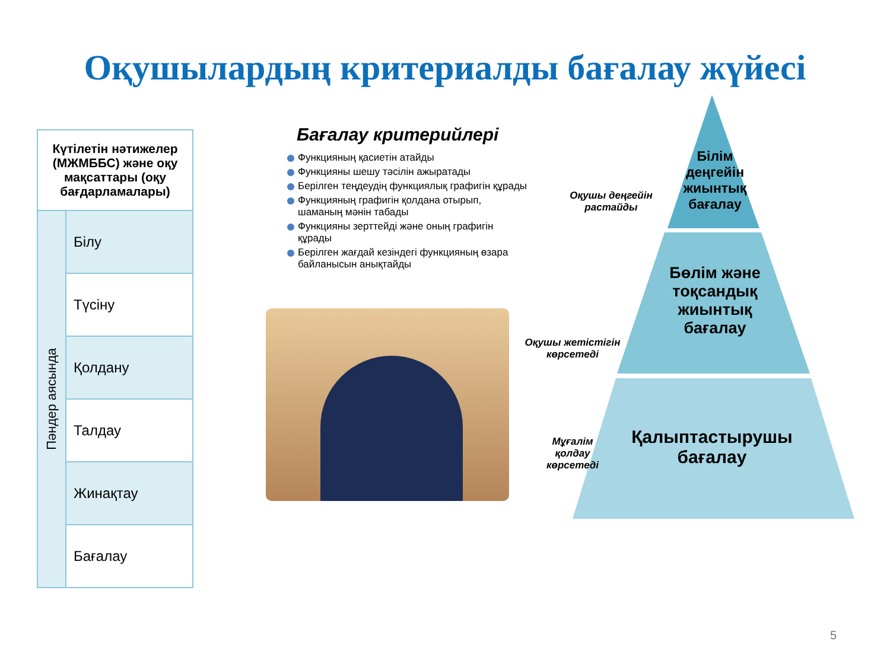Оқушылардың критериалды бағалау жүйесі
| Күтілетін нәтижелер (МЖМББС) және оқу мақсаттары (оқу бағдарламалары) | |
| Пәндер аясында | Білу |
| | Түсіну |
| | Қолдану |
| | Талдау |
| | Жинақтау |
| | Бағалау |
Бағалау критерийлері
Функцияның қасиетін атайды
Функцияны шешу тәсілін ажыратады
Берілген теңдеудің функциялық графигін құрады
Функцияның графигін қолдана отырып, шаманың мәнін табады
Функцияны зерттейді және оның графигін құрады
Берілген жағдай кезіндегі функцияның өзара байланысын анықтайды
Білім деңгейін жиынтық бағалау
Бөлім және тоқсандық жиынтық бағалау
Қалыптастырушы бағалау
Оқушы деңгейін растайды
Оқушы жетістігін көрсетеді
Мұғалім қолдау көрсетеді
5